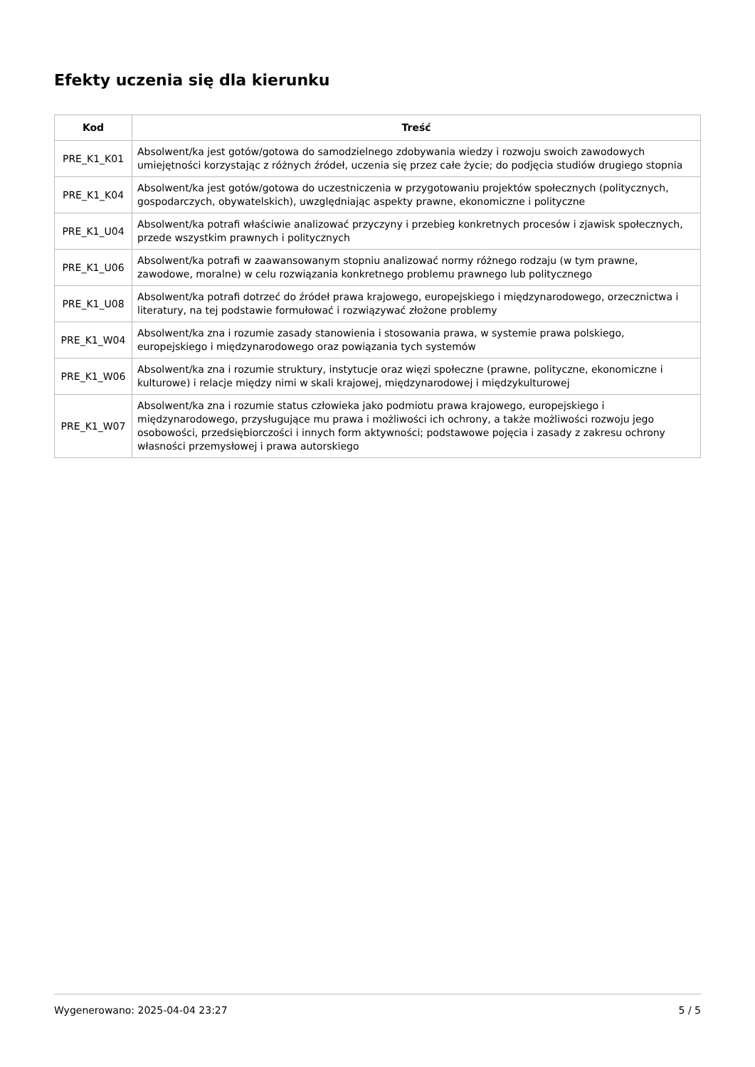Efekty uczenia się dla kierunku
| Kod | Treść |
| --- | --- |
| PRE_K1_K01 | Absolwent/ka jest gotów/gotowa do samodzielnego zdobywania wiedzy i rozwoju swoich zawodowych umiejętności korzystając z różnych źródeł, uczenia się przez całe życie; do podjęcia studiów drugiego stopnia |
| PRE_K1_K04 | Absolwent/ka jest gotów/gotowa do uczestniczenia w przygotowaniu projektów społecznych (politycznych, gospodarczych, obywatelskich), uwzględniając aspekty prawne, ekonomiczne i polityczne |
| PRE_K1_U04 | Absolwent/ka potrafi właściwie analizować przyczyny i przebieg konkretnych procesów i zjawisk społecznych, przede wszystkim prawnych i politycznych |
| PRE_K1_U06 | Absolwent/ka potrafi w zaawansowanym stopniu analizować normy różnego rodzaju (w tym prawne, zawodowe, moralne) w celu rozwiązania konkretnego problemu prawnego lub politycznego |
| PRE_K1_U08 | Absolwent/ka potrafi dotrzeć do źródeł prawa krajowego, europejskiego i międzynarodowego, orzecznictwa i literatury, na tej podstawie formułować i rozwiązywać złożone problemy |
| PRE_K1_W04 | Absolwent/ka zna i rozumie zasady stanowienia i stosowania prawa, w systemie prawa polskiego, europejskiego i międzynarodowego oraz powiązania tych systemów |
| PRE_K1_W06 | Absolwent/ka zna i rozumie struktury, instytucje oraz więzi społeczne (prawne, polityczne, ekonomiczne i kulturowe) i relacje między nimi w skali krajowej, międzynarodowej i międzykulturowej |
| PRE_K1_W07 | Absolwent/ka zna i rozumie status człowieka jako podmiotu prawa krajowego, europejskiego i międzynarodowego, przysługujące mu prawa i możliwości ich ochrony, a także możliwości rozwoju jego osobowości, przedsiębiorczości i innych form aktywności; podstawowe pojęcia i zasady z zakresu ochrony własności przemysłowej i prawa autorskiego |
Wygenerowano: 2025-04-04 23:27 5 / 5